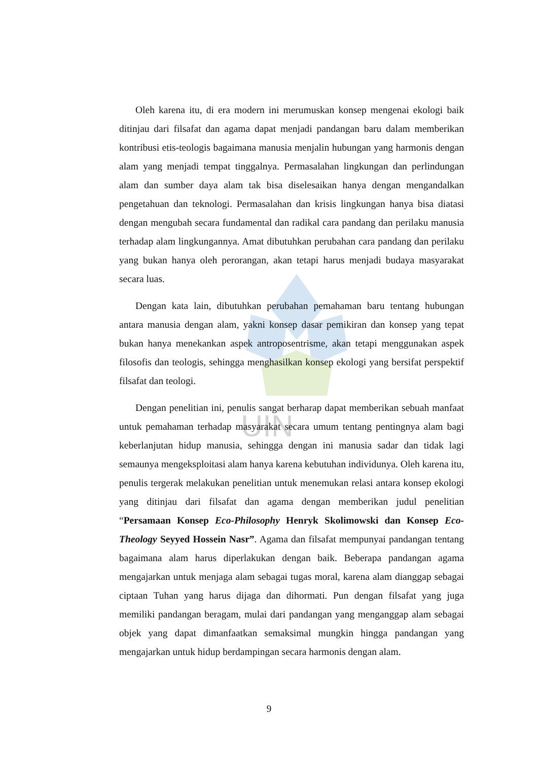UIN
Oleh karena itu, di era modern ini merumuskan konsep mengenai ekologi baik ditinjau dari filsafat dan agama dapat menjadi pandangan baru dalam memberikan kontribusi etis-teologis bagaimana manusia menjalin hubungan yang harmonis dengan alam yang menjadi tempat tinggalnya. Permasalahan lingkungan dan perlindungan alam dan sumber daya alam tak bisa diselesaikan hanya dengan mengandalkan pengetahuan dan teknologi. Permasalahan dan krisis lingkungan hanya bisa diatasi dengan mengubah secara fundamental dan radikal cara pandang dan perilaku manusia terhadap alam lingkungannya. Amat dibutuhkan perubahan cara pandang dan perilaku yang bukan hanya oleh perorangan, akan tetapi harus menjadi budaya masyarakat secara luas.
Dengan kata lain, dibutuhkan perubahan pemahaman baru tentang hubungan antara manusia dengan alam, yakni konsep dasar pemikiran dan konsep yang tepat bukan hanya menekankan aspek antroposentrisme, akan tetapi menggunakan aspek filosofis dan teologis, sehingga menghasilkan konsep ekologi yang bersifat perspektif filsafat dan teologi.
Dengan penelitian ini, penulis sangat berharap dapat memberikan sebuah manfaat untuk pemahaman terhadap masyarakat secara umum tentang pentingnya alam bagi keberlanjutan hidup manusia, sehingga dengan ini manusia sadar dan tidak lagi semaunya mengeksploitasi alam hanya karena kebutuhan individunya. Oleh karena itu, penulis tergerak melakukan penelitian untuk menemukan relasi antara konsep ekologi yang ditinjau dari filsafat dan agama dengan memberikan judul penelitian “Persamaan Konsep Eco-Philosophy Henryk Skolimowski dan Konsep Eco-Theology Seyyed Hossein Nasr”. Agama dan filsafat mempunyai pandangan tentang bagaimana alam harus diperlakukan dengan baik. Beberapa pandangan agama mengajarkan untuk menjaga alam sebagai tugas moral, karena alam dianggap sebagai ciptaan Tuhan yang harus dijaga dan dihormati. Pun dengan filsafat yang juga memiliki pandangan beragam, mulai dari pandangan yang menganggap alam sebagai objek yang dapat dimanfaatkan semaksimal mungkin hingga pandangan yang mengajarkan untuk hidup berdampingan secara harmonis dengan alam.
9